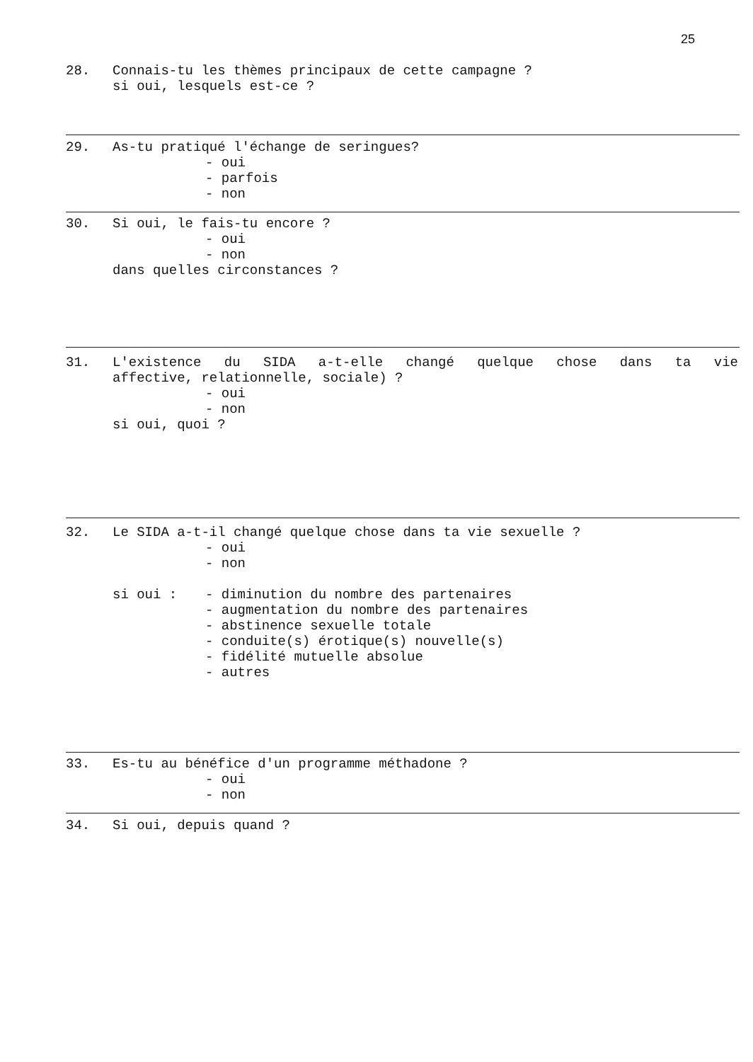25
28. Connais-tu les thèmes principaux de cette campagne ?
si oui, lesquels est-ce ?
29. As-tu pratiqué l'échange de seringues?
- oui
- parfois
- non
30. Si oui, le fais-tu encore ?
- oui
- non
dans quelles circonstances ?
31. L'existence du SIDA a-t-elle changé quelque chose dans ta vie
affective, relationnelle, sociale) ?
- oui
- non
si oui, quoi ?
32. Le SIDA a-t-il changé quelque chose dans ta vie sexuelle ?
- oui
- non
si oui : - diminution du nombre des partenaires
- augmentation du nombre des partenaires
- abstinence sexuelle totale
- conduite(s) érotique(s) nouvelle(s)
- fidélité mutuelle absolue
- autres
33. Es-tu au bénéfice d'un programme méthadone ?
- oui
- non
34. Si oui, depuis quand ?